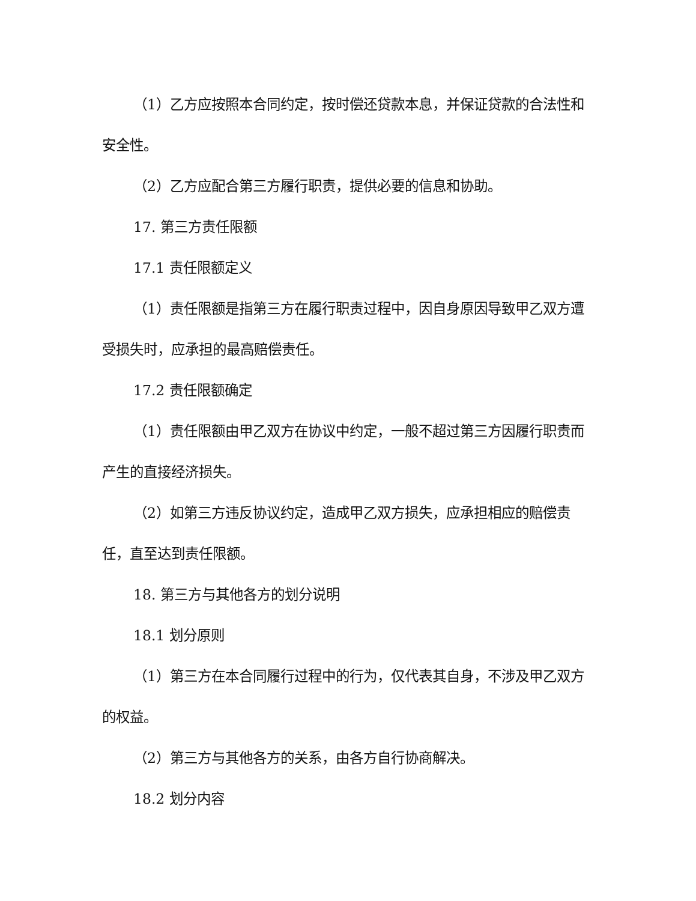（1）乙方应按照本合同约定，按时偿还贷款本息，并保证贷款的合法性和安全性。
（2）乙方应配合第三方履行职责，提供必要的信息和协助。
17. 第三方责任限额
17.1 责任限额定义
（1）责任限额是指第三方在履行职责过程中，因自身原因导致甲乙双方遭受损失时，应承担的最高赔偿责任。
17.2 责任限额确定
（1）责任限额由甲乙双方在协议中约定，一般不超过第三方因履行职责而产生的直接经济损失。
（2）如第三方违反协议约定，造成甲乙双方损失，应承担相应的赔偿责任，直至达到责任限额。
18. 第三方与其他各方的划分说明
18.1 划分原则
（1）第三方在本合同履行过程中的行为，仅代表其自身，不涉及甲乙双方的权益。
（2）第三方与其他各方的关系，由各方自行协商解决。
18.2 划分内容